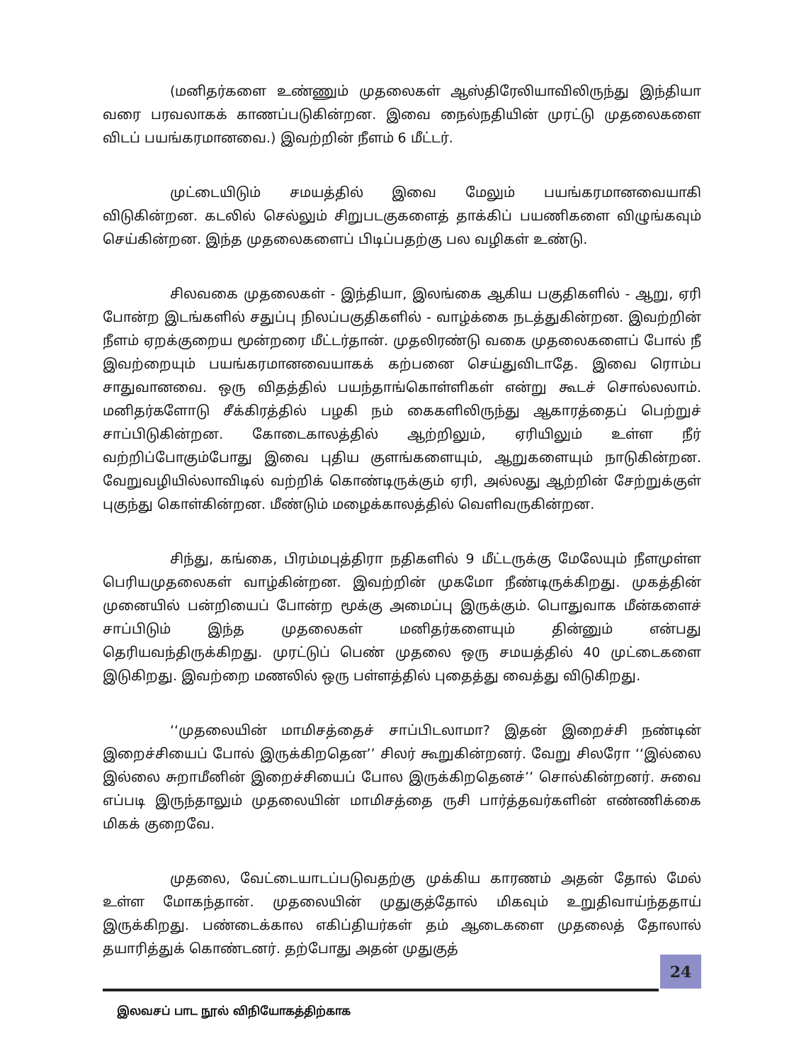(மனிதர்களை உண்ணும் முதலைகள் ஆஸ்திரேலியாவிலிருந்து இந்தியா வரை பரவலாகக் காணப்படுகின்றன. இவை நைல்நதியின் முரட்டு முதலைகளை விடப் பயங்கரமானவை.) இவற்றின் நீளம் 6 மீட்டர்.
முட்டையிடும் சமயத்தில் இவை மேலும் பயங்கரமானவையாகி விடுகின்றன. கடலில் செல்லும் சிறுபடகுகளைத் தாக்கிப் பயணிகளை விழுங்கவும் செய்கின்றன. இந்த முதலைகளைப் பிடிப்பதற்கு பல வழிகள் உண்டு.
சிலவகை முதலைகள் - இந்தியா, இலங்கை ஆகிய பகுதிகளில் - ஆறு, ஏரி போன்ற இடங்களில் சதுப்பு நிலப்பகுதிகளில் - வாழ்க்கை நடத்துகின்றன. இவற்றின் நீளம் ஏறக்குறைய மூன்றரை மீட்டர்தான். முதலிரண்டு வகை முதலைகளைப் போல் நீ இவற்றையும் பயங்கரமானவையாகக் கற்பனை செய்துவிடாதே. இவை ரொம்ப சாதுவானவை. ஒரு விதத்தில் பயந்தாங்கொள்ளிகள் என்று கூடச் சொல்லலாம். மனிதர்களோடு சீக்கிரத்தில் பழகி நம் கைகளிலிருந்து ஆகாரத்தைப் பெற்றுச் சாப்பிடுகின்றன. கோடைகாலத்தில் ஆற்றிலும், ஏரியிலும் உள்ள நீர் வற்றிப்போகும்போது இவை புதிய குளங்களையும், ஆறுகளையும் நாடுகின்றன. வேறுவழியில்லாவிடில் வற்றிக் கொண்டிருக்கும் ஏரி, அல்லது ஆற்றின் சேற்றுக்குள் புகுந்து கொள்கின்றன. மீண்டும் மழைக்காலத்தில் வெளிவருகின்றன.
சிந்து, கங்கை, பிரம்மபுத்திரா நதிகளில் 9 மீட்டருக்கு மேலேயும் நீளமுள்ள பெரியமுதலைகள் வாழ்கின்றன. இவற்றின் முகமோ நீண்டிருக்கிறது. முகத்தின் முனையில் பன்றியைப் போன்ற மூக்கு அமைப்பு இருக்கும். பொதுவாக மீன்களைச் சாப்பிடும் இந்த முதலைகள் மனிதர்களையும் தின்னும் என்பது தெரியவந்திருக்கிறது. முரட்டுப் பெண் முதலை ஒரு சமயத்தில் 40 முட்டைகளை இடுகிறது. இவற்றை மணலில் ஒரு பள்ளத்தில் புதைத்து வைத்து விடுகிறது.
‘‘முதலையின் மாமிசத்தைச் சாப்பிடலாமா? இதன் இறைச்சி நண்டின் இறைச்சியைப் போல் இருக்கிறதென’’ சிலர் கூறுகின்றனர். வேறு சிலரோ ‘‘இல்லை இல்லை சுறாமீனின் இறைச்சியைப் போல இருக்கிறதெனச்’’ சொல்கின்றனர். சுவை எப்படி இருந்தாலும் முதலையின் மாமிசத்தை ருசி பார்த்தவர்களின் எண்ணிக்கை மிகக் குறைவே.
முதலை, வேட்டையாடப்படுவதற்கு முக்கிய காரணம் அதன் தோல் மேல் உள்ள மோகந்தான். முதலையின் முதுகுத்தோல் மிகவும் உறுதிவாய்ந்ததாய் இருக்கிறது. பண்டைக்கால எகிப்தியர்கள் தம் ஆடைகளை முதலைத் தோலால் தயாரித்துக் கொண்டனர். தற்போது அதன் முதுகுத்
24
இலவசப் பாட நூல் விநியோகத்திற்காக